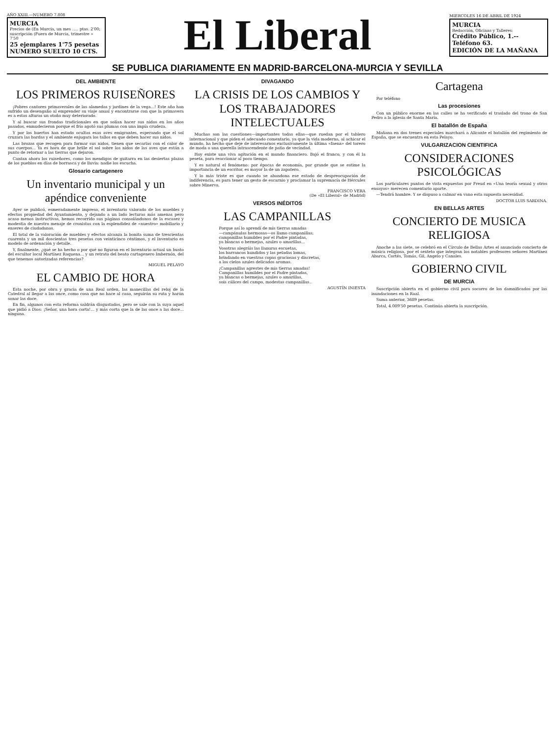AÑO XXIII.—NUMERO 7.808
MURCIA
Precios de (En Murcia, un mes ..... ptas. 2'00; suscripción (Fuera de Murcia, trimestre » 7'50
25 ejemplares 1'75 pesetas
NUMERO SUELTO 10 CTS.
El Liberal
MIERCOLES 16 DE ABRIL DE 1924
MURCIA
Redacción, Oficinas y Talleres:
Crédito Público, 1.--Teléfono 63.
EDICIÓN DE LA MAÑANA
SE PUBLICA DIARIAMENTE EN MADRID-BARCELONA-MURCIA Y SEVILLA
DEL AMBIENTE
LOS PRIMEROS RUISEÑORES
¡Pobres cantores primaverales de las alamedas y jardines de la vega...! Este año han sufrido un desengaño al emprender su viaje anual y encontrarse con que la primavera es a estas alturas un otoño muy deteriorado.
Y al buscar sus frondas tradicionales en que solían hacer sus nidos en los años pasados, enmudecieron porque el frío agotó sus plumas con una impía crudeza.
Y por los huertos han estado ocultas esas aves emigrantes, esperando que el sol cruzara las bardas y el ambiente enjugara los tallos en que deben hacer sus nidos.
Las brozas que recogen para formar sus nidos, tienen que secarlas con el calor de sus cuerpos... Ya es hora de que brille el sol sobre los nidos de las aves que están a punto de retornar a las tierras que dejaron.
Cantan ahora los ruiseñores, como los mendigos de guitarra en las desiertas plazas de los pueblos en días de borrasca y de lluvia: nadie los escucha.
Glosario cartagenero
Un inventario municipal y un apéndice conveniente
Ayer se publicó, esmeradamente impreso, el inventario valorado de los muebles y efectos propiedad del Ayuntamiento, y dejando a un lado lecturas más amenas pero acaso menos instructivas, hemos recorrido sus páginas consolándonos de la escasez y modestia de nuestro menaje de cronistas con la esplendidez de «nuestro» mobiliario y enseres de ciudadanos.
El total de la valoración de muebles y efectos alcanza la bonita suma de trescientas cuarenta y un mil doscientas tres pesetas con veinticinco céntimos, y el Inventario es modelo de ordenación y detalle.
Y, finalmente, ¿qué se ha hecho o por qué no figuran en el Inventario actual un busto del escultor local Martínez Raquena... y un retrato del beato cartagenero Imbernón, del que tenemos autorizadas referencias?
MIGUEL PELAYO
EL CAMBIO DE HORA
Esta noche, por obra y gracia de una Real orden, las manecillas del reloj de la Catedral al llegar a las once, como cosa que no hace al caso, seguirán su ruta y harán sonar las doce.
En fin, algunos con esta reforma saldrán disgustados, pero se sale con la suya aquel que pidió a Dios: ¡Señor, una hora corta!... y más corta que la de las once a las doce... ninguna.
DIVAGANDO
LA CRISIS DE LOS CAMBIOS Y LOS TRABAJADORES INTELECTUALES
Muchas son las cuestiones—importantes todas ellas—que ruedan por el tablero internacional y que piden el adecuado comentario, ya que la vida moderna, al achicar el mundo, ha hecho que deje de interesarnos exclusivamente la última «faena» del torero de moda o una querella intrascendente de patio de vecindad.
Hoy existe una viva agitación en el mundo financiero. Bajó el franco, y con él la peseta, para reaccionar al poco tiempo.
Y es natural el fenómeno: por épocas de economía, por grande que se estime la importancia de un escritor, es mayor la de un zapatero.
Y lo más triste es que cuando se abandona ese estado de despreocupación de indiferencia, es para tener un gesto de escarnio y proclamar la supremacía de Hércules sobre Minerva.
FRANCISCO VERA
(De «El Liberal» de Madrid)
VERSOS INÉDITOS
LAS CAMPANILLAS
Porque así lo aprendí de mis tierras amadas
—campánulas hermosas—os llamo campanillas;
campanillas humildes por el Padre pintadas,
ya blancas o bermejas, azules o amarillas...
Vosotras alegráis las llanuras escuetas,
los barrancos hundidos y las peladas lomas,
brindando en vuestras copas graciosas y discretas,
a los cielos azules delicados aromas.
¡Campanillas agrestes de mis tierras amadas!
Campanillas humildes por el Padre pintadas,
ya blancas o bermejas, azules o amarillas,
sois cálices del campo, modestas campanillas..
AGUSTÍN INIESTA
Cartagena
Por teléfono
Las procesiones
Con un público enorme en las calles se ha verificado el traslado del trono de San Pedro a la iglesia de Santa María.
El batallón de España
Mañana en dos trenes especiales marchará a Alicante el batallón del regimiento de España, que se encuentra en esta Pelayo.
VULGARIZACION CIENTIFICA
CONSIDERACIONES PSICOLÓGICAS
Los particulares puntos de vista expuestos por Freud en «Una teoría sexual y otros ensayos» merecen comentario aparte.
—Tendrá hambre. Y se dispuso a calmar en vano esta supuesta necesidad.
DOCTOR LUIS SARDINA.
EN BELLAS ARTES
CONCIERTO DE MUSICA RELIGIOSA
Anoche a las siete, se celebró en el Círculo de Bellas Artes el anunciado concierto de música religiosa, por el sexteto que integran los notables profesores señores Martínez Abarca, Cortés, Tomás, Gil, Angelo y Canales.
GOBIERNO CIVIL
DE MURCIA
Suscripción abierta en el gobierno civil para socorro de los damnificados por las inundaciones en la Raal.
Suma anterior, 3689 pesetas.
Total, 4.009'50 pesetas. Continúa abierta la suscripción.